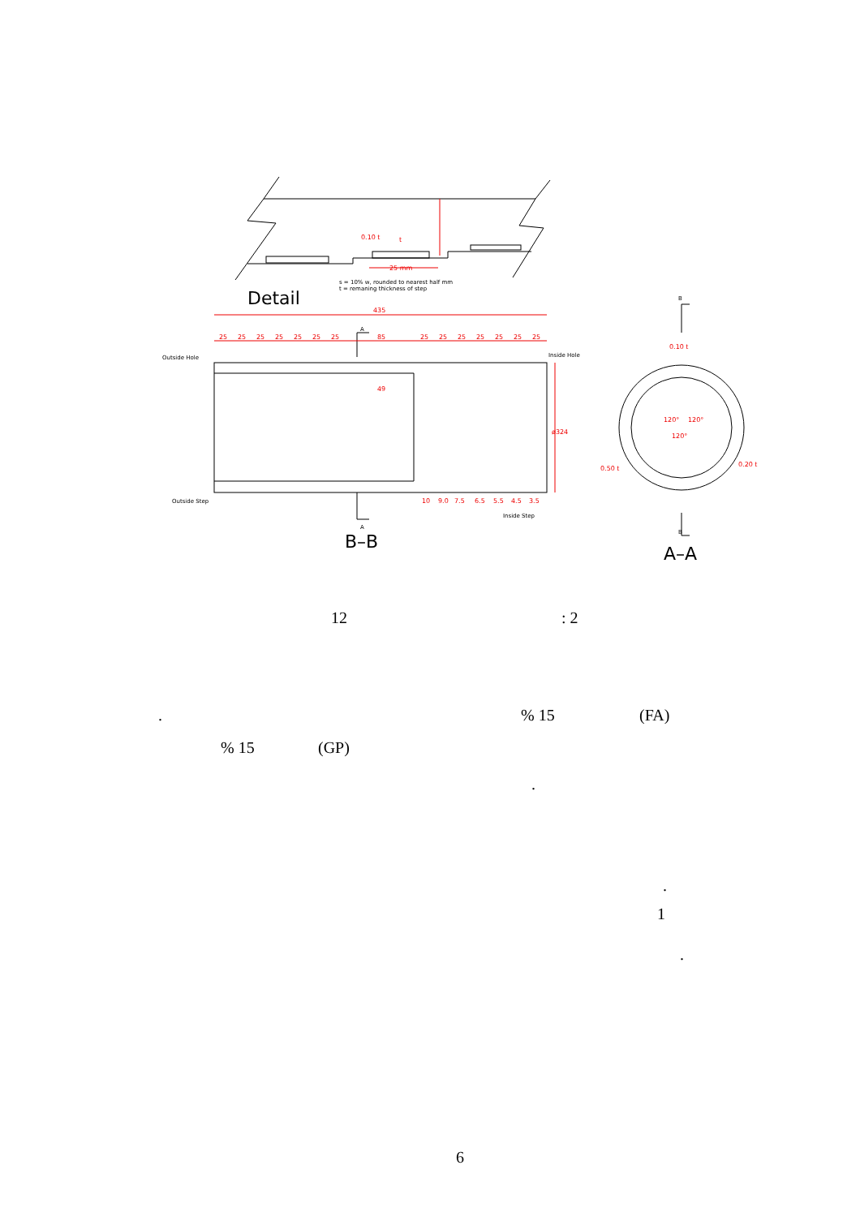435
85
49
25
25
25
25
25
25
25
25
25
25
25
25
25
25
25 mm
t
ø324
10
9.0
7.5
6.5
5.5
4.5
3.5
0.10 t
0.10 t
0.50 t
0.20 t
120°
120°
120°
s = 10% w, rounded to nearest half mm
t = remaning thickness of step
Outside Hole
Inside Hole
Outside Step
Inside Step
A
A
B
B
Detail
B–B
A–A
12 : 2
. % 15 (FA)
% 15 (GP)
.
.
1
.
6